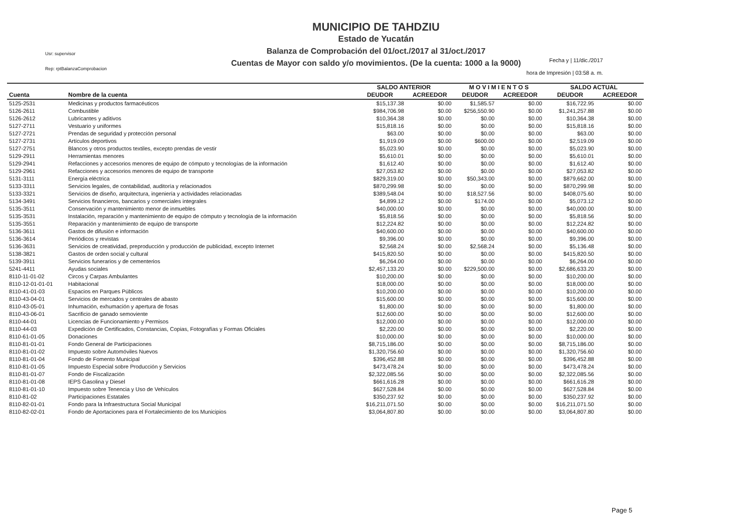Usr: supervisor
Rep: rptBalanzaComprobacion
MUNICIPIO DE TAHDZIU
Estado de Yucatán
Balanza de Comprobación del 01/oct./2017 al 31/oct./2017
Cuentas de Mayor con saldo y/o movimientos. (De la cuenta: 1000 a la 9000)
Fecha y | 11/dic./2017
hora de Impresión | 03:58 a. m.
| | | SALDO ANTERIOR | | M O V I M I E N T O S | | SALDO ACTUAL | |
| --- | --- | --- | --- | --- | --- | --- | --- |
| Cuenta | Nombre de la cuenta | DEUDOR | ACREEDOR | DEUDOR | ACREEDOR | DEUDOR | ACREEDOR |
| 5125-2531 | Medicinas y productos farmacéuticos | $15,137.38 | $0.00 | $1,585.57 | $0.00 | $16,722.95 | $0.00 |
| 5126-2611 | Combustible | $984,706.98 | $0.00 | $256,550.90 | $0.00 | $1,241,257.88 | $0.00 |
| 5126-2612 | Lubricantes y aditivos | $10,364.38 | $0.00 | $0.00 | $0.00 | $10,364.38 | $0.00 |
| 5127-2711 | Vestuario y uniformes | $15,818.16 | $0.00 | $0.00 | $0.00 | $15,818.16 | $0.00 |
| 5127-2721 | Prendas de seguridad y protección personal | $63.00 | $0.00 | $0.00 | $0.00 | $63.00 | $0.00 |
| 5127-2731 | Artículos deportivos | $1,919.09 | $0.00 | $600.00 | $0.00 | $2,519.09 | $0.00 |
| 5127-2751 | Blancos y otros productos textiles, excepto prendas de vestir | $5,023.90 | $0.00 | $0.00 | $0.00 | $5,023.90 | $0.00 |
| 5129-2911 | Herramientas menores | $5,610.01 | $0.00 | $0.00 | $0.00 | $5,610.01 | $0.00 |
| 5129-2941 | Refacciones y accesorios menores de equipo de cómputo y tecnologías de la información | $1,612.40 | $0.00 | $0.00 | $0.00 | $1,612.40 | $0.00 |
| 5129-2961 | Refacciones y accesorios menores de equipo de transporte | $27,053.82 | $0.00 | $0.00 | $0.00 | $27,053.82 | $0.00 |
| 5131-3111 | Energía eléctrica | $829,319.00 | $0.00 | $50,343.00 | $0.00 | $879,662.00 | $0.00 |
| 5133-3311 | Servicios legales, de contabilidad, auditoría y relacionados | $870,299.98 | $0.00 | $0.00 | $0.00 | $870,299.98 | $0.00 |
| 5133-3321 | Servicios de diseño, arquitectura, ingeniería y actividades relacionadas | $389,548.04 | $0.00 | $18,527.56 | $0.00 | $408,075.60 | $0.00 |
| 5134-3491 | Servicios financieros, bancarios y comerciales integrales | $4,899.12 | $0.00 | $174.00 | $0.00 | $5,073.12 | $0.00 |
| 5135-3511 | Conservación y mantenimiento menor de inmuebles | $40,000.00 | $0.00 | $0.00 | $0.00 | $40,000.00 | $0.00 |
| 5135-3531 | Instalación, reparación y mantenimiento de equipo de cómputo y tecnología de la información | $5,818.56 | $0.00 | $0.00 | $0.00 | $5,818.56 | $0.00 |
| 5135-3551 | Reparación y mantenimiento de equipo de transporte | $12,224.82 | $0.00 | $0.00 | $0.00 | $12,224.82 | $0.00 |
| 5136-3611 | Gastos de difusión e información | $40,600.00 | $0.00 | $0.00 | $0.00 | $40,600.00 | $0.00 |
| 5136-3614 | Periódicos y revistas | $9,396.00 | $0.00 | $0.00 | $0.00 | $9,396.00 | $0.00 |
| 5136-3631 | Servicios de creatividad, preproducción y producción de publicidad, excepto Internet | $2,568.24 | $0.00 | $2,568.24 | $0.00 | $5,136.48 | $0.00 |
| 5138-3821 | Gastos de orden social y cultural | $415,820.50 | $0.00 | $0.00 | $0.00 | $415,820.50 | $0.00 |
| 5139-3911 | Servicios funerarios y de cementerios | $6,264.00 | $0.00 | $0.00 | $0.00 | $6,264.00 | $0.00 |
| 5241-4411 | Ayudas sociales | $2,457,133.20 | $0.00 | $229,500.00 | $0.00 | $2,686,633.20 | $0.00 |
| 8110-11-01-02 | Circos y Carpas Ambulantes | $10,200.00 | $0.00 | $0.00 | $0.00 | $10,200.00 | $0.00 |
| 8110-12-01-01-01 | Habitacional | $18,000.00 | $0.00 | $0.00 | $0.00 | $18,000.00 | $0.00 |
| 8110-41-01-03 | Espacios en Parques Públicos | $10,200.00 | $0.00 | $0.00 | $0.00 | $10,200.00 | $0.00 |
| 8110-43-04-01 | Servicios de mercados y centrales de abasto | $15,600.00 | $0.00 | $0.00 | $0.00 | $15,600.00 | $0.00 |
| 8110-43-05-01 | Inhumación, exhumación y apertura de fosas | $1,800.00 | $0.00 | $0.00 | $0.00 | $1,800.00 | $0.00 |
| 8110-43-06-01 | Sacrificio de ganado semoviente | $12,600.00 | $0.00 | $0.00 | $0.00 | $12,600.00 | $0.00 |
| 8110-44-01 | Licencias de Funcionamiento y Permisos | $12,000.00 | $0.00 | $0.00 | $0.00 | $12,000.00 | $0.00 |
| 8110-44-03 | Expedición de Certificados, Constancias, Copias, Fotografías y Formas Oficiales | $2,220.00 | $0.00 | $0.00 | $0.00 | $2,220.00 | $0.00 |
| 8110-61-01-05 | Donaciones | $10,000.00 | $0.00 | $0.00 | $0.00 | $10,000.00 | $0.00 |
| 8110-81-01-01 | Fondo General de Participaciones | $8,715,186.00 | $0.00 | $0.00 | $0.00 | $8,715,186.00 | $0.00 |
| 8110-81-01-02 | Impuesto sobre Automóviles Nuevos | $1,320,756.60 | $0.00 | $0.00 | $0.00 | $1,320,756.60 | $0.00 |
| 8110-81-01-04 | Fondo de Fomento Municipal | $396,452.88 | $0.00 | $0.00 | $0.00 | $396,452.88 | $0.00 |
| 8110-81-01-05 | Impuesto Especial sobre Producción y Servicios | $473,478.24 | $0.00 | $0.00 | $0.00 | $473,478.24 | $0.00 |
| 8110-81-01-07 | Fondo de Fiscalización | $2,322,085.56 | $0.00 | $0.00 | $0.00 | $2,322,085.56 | $0.00 |
| 8110-81-01-08 | IEPS Gasolina y Diesel | $661,616.28 | $0.00 | $0.00 | $0.00 | $661,616.28 | $0.00 |
| 8110-81-01-10 | Impuesto sobre Tenencia y Uso de Vehículos | $627,528.84 | $0.00 | $0.00 | $0.00 | $627,528.84 | $0.00 |
| 8110-81-02 | Participaciones Estatales | $350,237.92 | $0.00 | $0.00 | $0.00 | $350,237.92 | $0.00 |
| 8110-82-01-01 | Fondo para la Infraestructura Social Municipal | $16,211,071.50 | $0.00 | $0.00 | $0.00 | $16,211,071.50 | $0.00 |
| 8110-82-02-01 | Fondo de Aportaciones para el Fortalecimiento de los Municipios | $3,064,807.80 | $0.00 | $0.00 | $0.00 | $3,064,807.80 | $0.00 |
Page 5